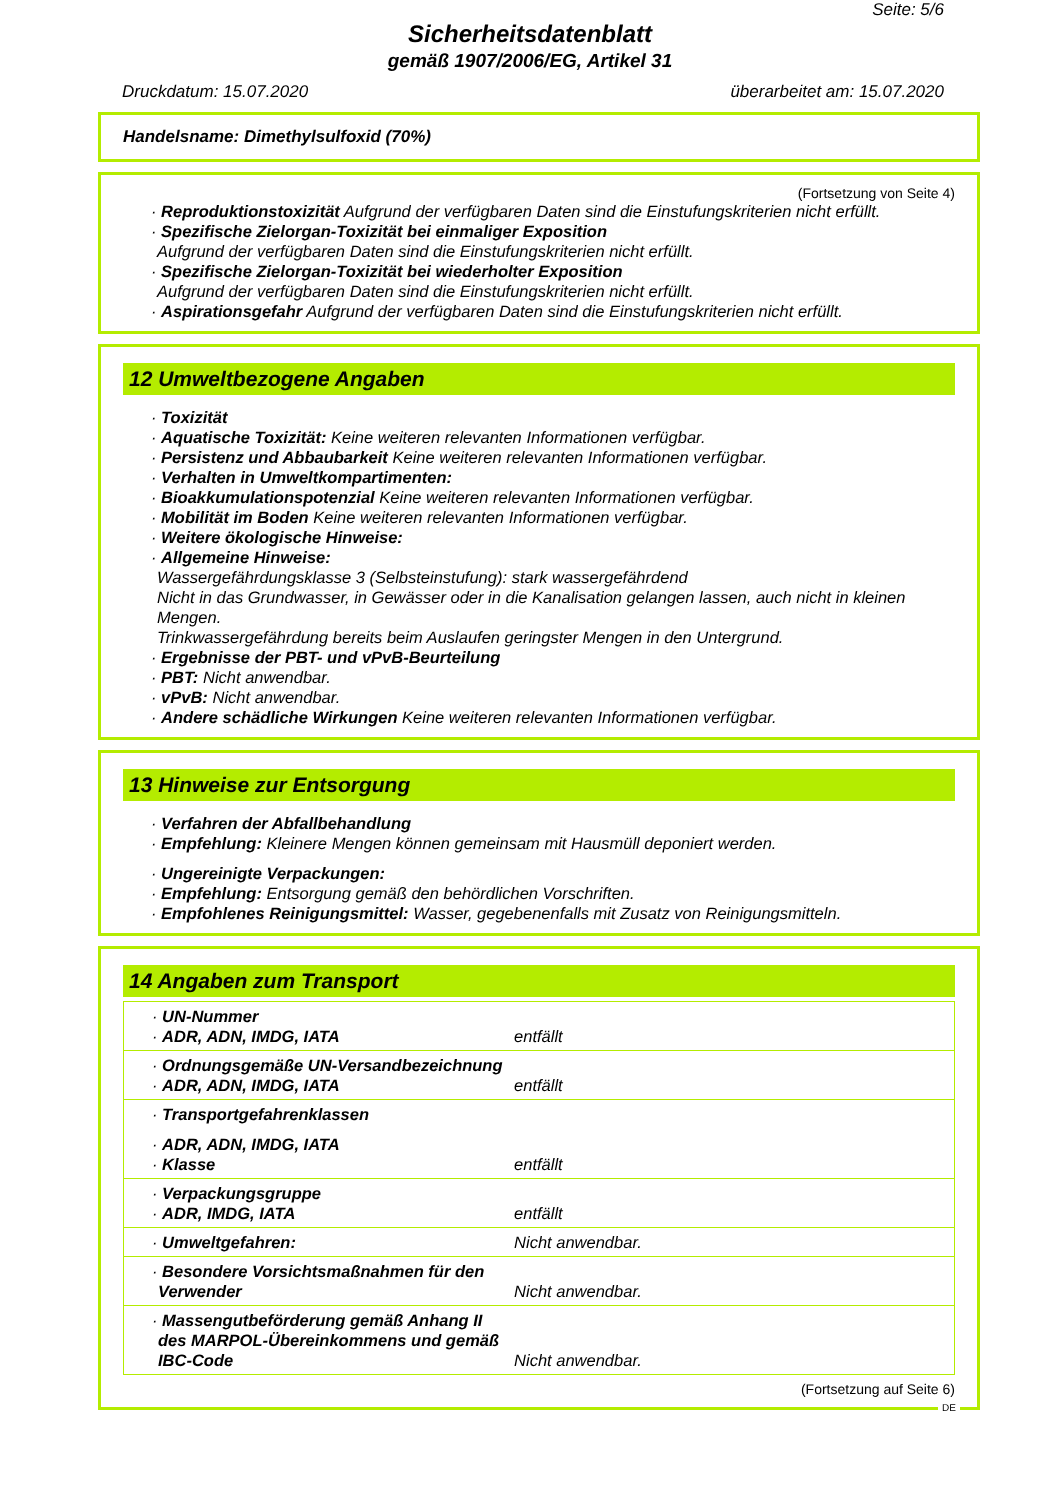Seite: 5/6
Sicherheitsdatenblatt
gemäß 1907/2006/EG, Artikel 31
Druckdatum: 15.07.2020 überarbeitet am: 15.07.2020
Handelsname: Dimethylsulfoxid (70%)
(Fortsetzung von Seite 4)
· Reproduktionstoxizität Aufgrund der verfügbaren Daten sind die Einstufungskriterien nicht erfüllt.
· Spezifische Zielorgan-Toxizität bei einmaliger Exposition
Aufgrund der verfügbaren Daten sind die Einstufungskriterien nicht erfüllt.
· Spezifische Zielorgan-Toxizität bei wiederholter Exposition
Aufgrund der verfügbaren Daten sind die Einstufungskriterien nicht erfüllt.
· Aspirationsgefahr Aufgrund der verfügbaren Daten sind die Einstufungskriterien nicht erfüllt.
12 Umweltbezogene Angaben
· Toxizität
· Aquatische Toxizität: Keine weiteren relevanten Informationen verfügbar.
· Persistenz und Abbaubarkeit Keine weiteren relevanten Informationen verfügbar.
· Verhalten in Umweltkompartimenten:
· Bioakkumulationspotenzial Keine weiteren relevanten Informationen verfügbar.
· Mobilität im Boden Keine weiteren relevanten Informationen verfügbar.
· Weitere ökologische Hinweise:
· Allgemeine Hinweise:
Wassergefährdungsklasse 3 (Selbsteinstufung): stark wassergefährdend
Nicht in das Grundwasser, in Gewässer oder in die Kanalisation gelangen lassen, auch nicht in kleinen Mengen.
Trinkwassergefährdung bereits beim Auslaufen geringster Mengen in den Untergrund.
· Ergebnisse der PBT- und vPvB-Beurteilung
· PBT: Nicht anwendbar.
· vPvB: Nicht anwendbar.
· Andere schädliche Wirkungen Keine weiteren relevanten Informationen verfügbar.
13 Hinweise zur Entsorgung
· Verfahren der Abfallbehandlung
· Empfehlung: Kleinere Mengen können gemeinsam mit Hausmüll deponiert werden.
· Ungereinigte Verpackungen:
· Empfehlung: Entsorgung gemäß den behördlichen Vorschriften.
· Empfohlenes Reinigungsmittel: Wasser, gegebenenfalls mit Zusatz von Reinigungsmitteln.
14 Angaben zum Transport
| · UN-Nummer · ADR, ADN, IMDG, IATA | entfällt |
| · Ordnungsgemäße UN-Versandbezeichnung · ADR, ADN, IMDG, IATA | entfällt |
| · Transportgefahrenklassen · ADR, ADN, IMDG, IATA · Klasse | entfällt |
| · Verpackungsgruppe · ADR, IMDG, IATA | entfällt |
| · Umweltgefahren: | Nicht anwendbar. |
| · Besondere Vorsichtsmaßnahmen für den Verwender | Nicht anwendbar. |
| · Massengutbeförderung gemäß Anhang II des MARPOL-Übereinkommens und gemäß IBC-Code | Nicht anwendbar. |
(Fortsetzung auf Seite 6)
DE